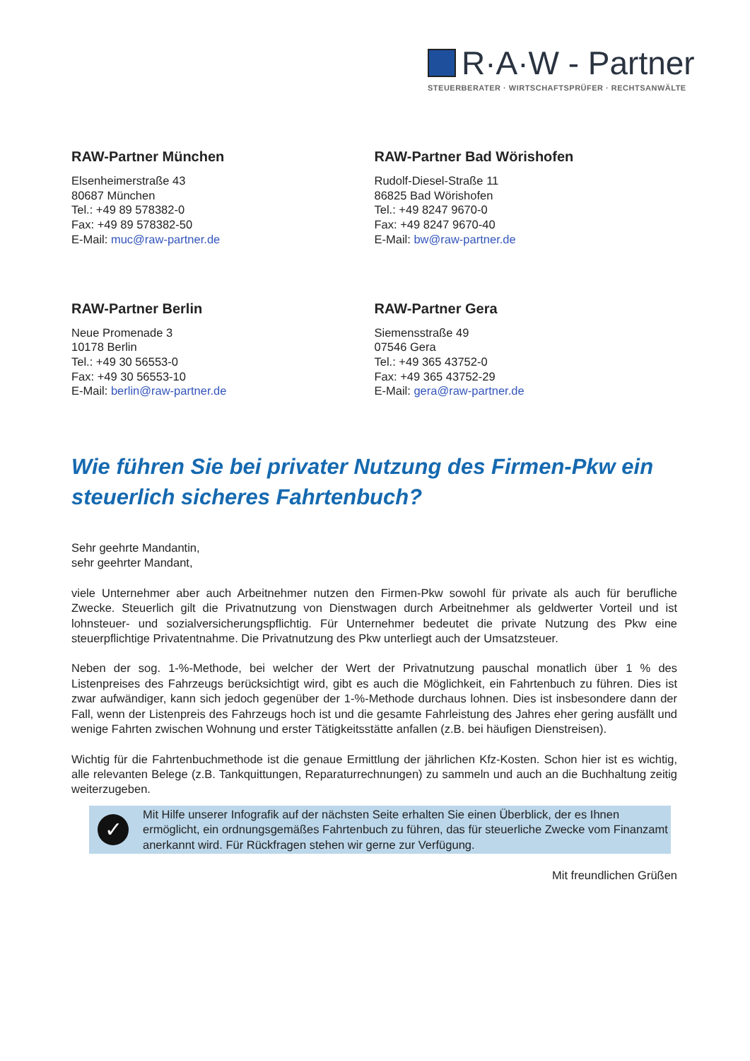R·A·W - Partner
STEUERBERATER · WIRTSCHAFTSPRÜFER · RECHTSANWÄLTE
RAW-Partner München
Elsenheimerstraße 43
80687 München
Tel.: +49 89 578382-0
Fax: +49 89 578382-50
E-Mail: muc@raw-partner.de
RAW-Partner Bad Wörishofen
Rudolf-Diesel-Straße 11
86825 Bad Wörishofen
Tel.: +49 8247 9670-0
Fax: +49 8247 9670-40
E-Mail: bw@raw-partner.de
RAW-Partner Berlin
Neue Promenade 3
10178 Berlin
Tel.: +49 30 56553-0
Fax: +49 30 56553-10
E-Mail: berlin@raw-partner.de
RAW-Partner Gera
Siemensstraße 49
07546 Gera
Tel.: +49 365 43752-0
Fax: +49 365 43752-29
E-Mail: gera@raw-partner.de
Wie führen Sie bei privater Nutzung des Firmen-Pkw ein steuerlich sicheres Fahrtenbuch?
Sehr geehrte Mandantin,
sehr geehrter Mandant,
viele Unternehmer aber auch Arbeitnehmer nutzen den Firmen-Pkw sowohl für private als auch für berufliche Zwecke. Steuerlich gilt die Privatnutzung von Dienstwagen durch Arbeitnehmer als geldwerter Vorteil und ist lohnsteuer- und sozialversicherungspflichtig. Für Unternehmer bedeutet die private Nutzung des Pkw eine steuerpflichtige Privatentnahme. Die Privatnutzung des Pkw unterliegt auch der Umsatzsteuer.
Neben der sog. 1-%-Methode, bei welcher der Wert der Privatnutzung pauschal monatlich über 1 % des Listenpreises des Fahrzeugs berücksichtigt wird, gibt es auch die Möglichkeit, ein Fahrtenbuch zu führen. Dies ist zwar aufwändiger, kann sich jedoch gegenüber der 1-%-Methode durchaus lohnen. Dies ist insbesondere dann der Fall, wenn der Listenpreis des Fahrzeugs hoch ist und die gesamte Fahrleistung des Jahres eher gering ausfällt und wenige Fahrten zwischen Wohnung und erster Tätigkeitsstätte anfallen (z.B. bei häufigen Dienstreisen).
Wichtig für die Fahrtenbuchmethode ist die genaue Ermittlung der jährlichen Kfz-Kosten. Schon hier ist es wichtig, alle relevanten Belege (z.B. Tankquittungen, Reparaturrechnungen) zu sammeln und auch an die Buchhaltung zeitig weiterzugeben.
✓
Mit Hilfe unserer Infografik auf der nächsten Seite erhalten Sie einen Überblick, der es Ihnen ermöglicht, ein ordnungsgemäßes Fahrtenbuch zu führen, das für steuerliche Zwecke vom Finanzamt anerkannt wird. Für Rückfragen stehen wir gerne zur Verfügung.
Mit freundlichen Grüßen